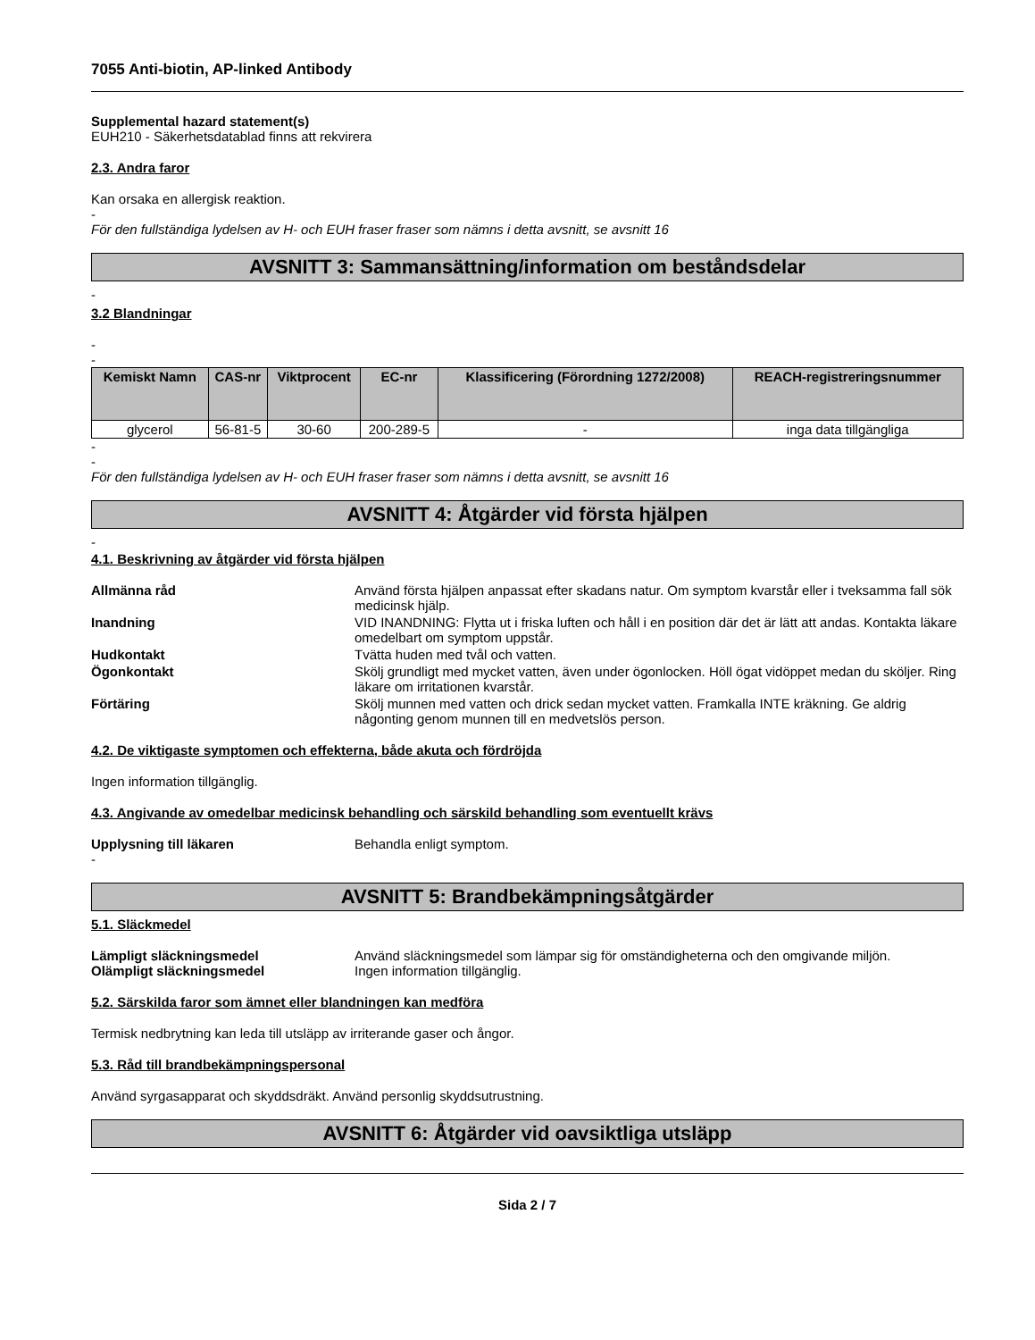7055 Anti-biotin, AP-linked Antibody
Supplemental hazard statement(s)
EUH210 - Säkerhetsdatablad finns att rekvirera
2.3. Andra faror
Kan orsaka en allergisk reaktion.
-
För den fullständiga lydelsen av H- och EUH fraser fraser som nämns i detta avsnitt, se avsnitt 16
AVSNITT 3: Sammansättning/information om beståndsdelar
-
3.2 Blandningar
-
-
| Kemiskt Namn | CAS-nr | Viktprocent | EC-nr | Klassificering (Förordning 1272/2008) | REACH-registreringsnummer |
| --- | --- | --- | --- | --- | --- |
| glycerol | 56-81-5 | 30-60 | 200-289-5 | - | inga data tillgängliga |
-
-
För den fullständiga lydelsen av H- och EUH fraser fraser som nämns i detta avsnitt, se avsnitt 16
AVSNITT 4: Åtgärder vid första hjälpen
-
4.1. Beskrivning av åtgärder vid första hjälpen
Allmänna råd Använd första hjälpen anpassat efter skadans natur. Om symptom kvarstår eller i tveksamma fall sök medicinsk hjälp. Inandning VID INANDNING: Flytta ut i friska luften och håll i en position där det är lätt att andas. Kontakta läkare omedelbart om symptom uppstår. Hudkontakt Tvätta huden med tvål och vatten. Ögonkontakt Skölj grundligt med mycket vatten, även under ögonlocken. Höll ögat vidöppet medan du sköljer. Ring läkare om irritationen kvarstår. Förtäring Skölj munnen med vatten och drick sedan mycket vatten. Framkalla INTE kräkning. Ge aldrig någonting genom munnen till en medvetslös person.
4.2. De viktigaste symptomen och effekterna, både akuta och fördröjda
Ingen information tillgänglig.
4.3. Angivande av omedelbar medicinsk behandling och särskild behandling som eventuellt krävs
Upplysning till läkaren Behandla enligt symptom.
-
AVSNITT 5: Brandbekämpningsåtgärder
5.1. Släckmedel
Lämpligt släckningsmedel Använd släckningsmedel som lämpar sig för omständigheterna och den omgivande miljön. Olämpligt släckningsmedel Ingen information tillgänglig.
5.2. Särskilda faror som ämnet eller blandningen kan medföra
Termisk nedbrytning kan leda till utsläpp av irriterande gaser och ångor.
5.3. Råd till brandbekämpningspersonal
Använd syrgasapparat och skyddsdräkt. Använd personlig skyddsutrustning.
AVSNITT 6: Åtgärder vid oavsiktliga utsläpp
Sida 2 / 7